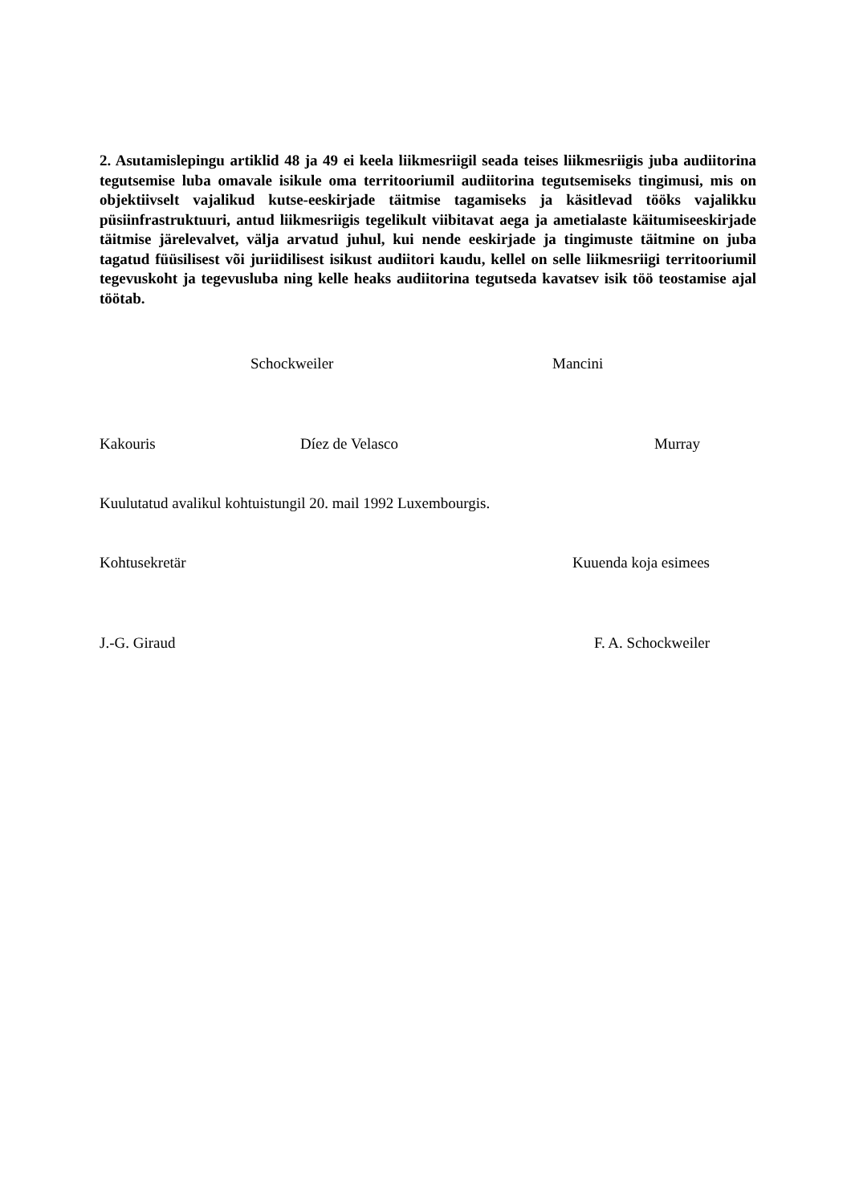2. Asutamislepingu artiklid 48 ja 49 ei keela liikmesriigil seada teises liikmesriigis juba audiitorina tegutsemise luba omavale isikule oma territooriumil audiitorina tegutsemiseks tingimusi, mis on objektiivselt vajalikud kutse-eeskirjade täitmise tagamiseks ja käsitlevad tööks vajalikku püsiinfrastruktuuri, antud liikmesriigis tegelikult viibitavat aega ja ametialaste käitumiseeskirjade täitmise järelevalvet, välja arvatud juhul, kui nende eeskirjade ja tingimuste täitmine on juba tagatud füüsilisest või juriidilisest isikust audiitori kaudu, kellel on selle liikmesriigi territooriumil tegevuskoht ja tegevusluba ning kelle heaks audiitorina tegutseda kavatsev isik töö teostamise ajal töötab.
Schockweiler Mancini
Kakouris Díez de Velasco Murray
Kuulutatud avalikul kohtuistungil 20. mail 1992 Luxembourgis.
Kohtusekretär Kuuenda koja esimees
J.-G. Giraud F. A. Schockweiler